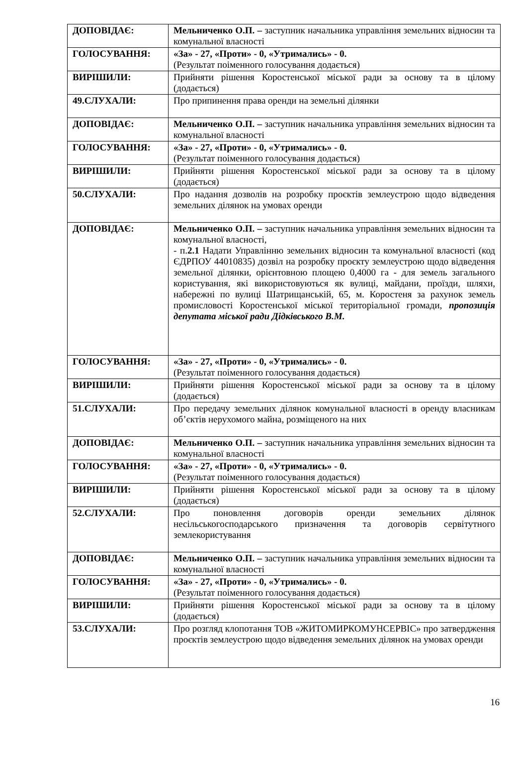| ДОПОВІДАЄ: | Мельниченко О.П. – заступник начальника управління земельних відносин та комунальної власності |
| ГОЛОСУВАННЯ: | «За» - 27, «Проти» - 0, «Утримались» - 0. (Результат поіменного голосування додається) |
| ВИРІШИЛИ: | Прийняти рішення Коростенської міської ради за основу та в цілому (додається) |
| 49.СЛУХАЛИ: | Про припинення права оренди на земельні ділянки |
| ДОПОВІДАЄ: | Мельниченко О.П. – заступник начальника управління земельних відносин та комунальної власності |
| ГОЛОСУВАННЯ: | «За» - 27, «Проти» - 0, «Утримались» - 0. (Результат поіменного голосування додається) |
| ВИРІШИЛИ: | Прийняти рішення Коростенської міської ради за основу та в цілому (додається) |
| 50.СЛУХАЛИ: | Про надання дозволів на розробку проєктів землеустрою щодо відведення земельних ділянок на умовах оренди |
| ДОПОВІДАЄ: | Мельниченко О.П. – заступник начальника управління земельних відносин та комунальної власності, - п. 2.1 Надати Управлінню земельних відносин та комунальної власності (код ЄДРПОУ 44010835) дозвіл на розробку проєкту землеустрою щодо відведення земельної ділянки, орієнтовною площею 0,4000 га - для земель загального користування, які використовуються як вулиці, майдани, проїзди, шляхи, набережні по вулиці Шатрищанській, 65, м. Коростеня за рахунок земель промисловості Коростенської міської територіальної громади, пропозиція депутата міської ради Дідківського В.М. |
| ГОЛОСУВАННЯ: | «За» - 27, «Проти» - 0, «Утримались» - 0. (Результат поіменного голосування додається) |
| ВИРІШИЛИ: | Прийняти рішення Коростенської міської ради за основу та в цілому (додається) |
| 51.СЛУХАЛИ: | Про передачу земельних ділянок комунальної власності в оренду власникам об’єктів нерухомого майна, розміщеного на них |
| ДОПОВІДАЄ: | Мельниченко О.П. – заступник начальника управління земельних відносин та комунальної власності |
| ГОЛОСУВАННЯ: | «За» - 27, «Проти» - 0, «Утримались» - 0. (Результат поіменного голосування додається) |
| ВИРІШИЛИ: | Прийняти рішення Коростенської міської ради за основу та в цілому (додається) |
| 52.СЛУХАЛИ: | Про поновлення договорів оренди земельних ділянок несільськогосподарського призначення та договорів сервітутного землекористування |
| ДОПОВІДАЄ: | Мельниченко О.П. – заступник начальника управління земельних відносин та комунальної власності |
| ГОЛОСУВАННЯ: | «За» - 27, «Проти» - 0, «Утримались» - 0. (Результат поіменного голосування додається) |
| ВИРІШИЛИ: | Прийняти рішення Коростенської міської ради за основу та в цілому (додається) |
| 53.СЛУХАЛИ: | Про розгляд клопотання ТОВ «ЖИТОМИРКОМУНСЕРВІС» про затвердження проєктів землеустрою щодо відведення земельних ділянок на умовах оренди |
16